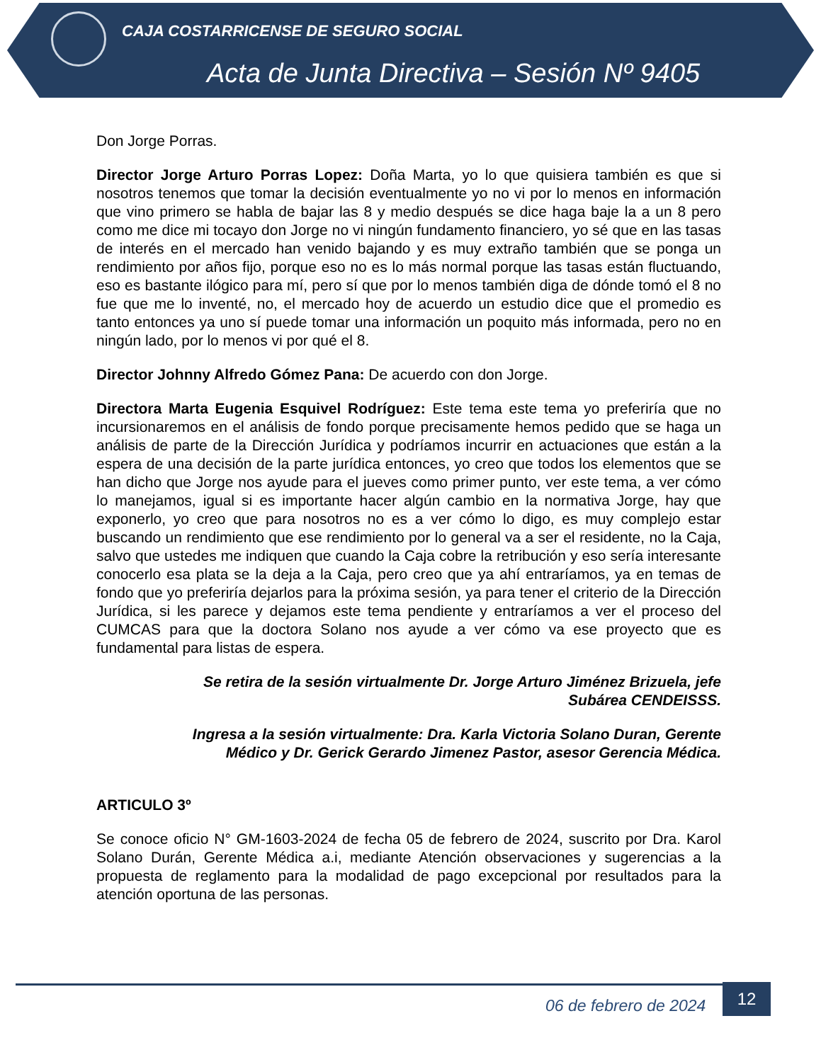CAJA COSTARRICENSE DE SEGURO SOCIAL
Acta de Junta Directiva – Sesión Nº 9405
Don Jorge Porras.
Director Jorge Arturo Porras Lopez: Doña Marta, yo lo que quisiera también es que si nosotros tenemos que tomar la decisión eventualmente yo no vi por lo menos en información que vino primero se habla de bajar las 8 y medio después se dice haga baje la a un 8 pero como me dice mi tocayo don Jorge no vi ningún fundamento financiero, yo sé que en las tasas de interés en el mercado han venido bajando y es muy extraño también que se ponga un rendimiento por años fijo, porque eso no es lo más normal porque las tasas están fluctuando, eso es bastante ilógico para mí, pero sí que por lo menos también diga de dónde tomó el 8 no fue que me lo inventé, no, el mercado hoy de acuerdo un estudio dice que el promedio es tanto entonces ya uno sí puede tomar una información un poquito más informada, pero no en ningún lado, por lo menos vi por qué el 8.
Director Johnny Alfredo Gómez Pana: De acuerdo con don Jorge.
Directora Marta Eugenia Esquivel Rodríguez: Este tema este tema yo preferiría que no incursionaremos en el análisis de fondo porque precisamente hemos pedido que se haga un análisis de parte de la Dirección Jurídica y podríamos incurrir en actuaciones que están a la espera de una decisión de la parte jurídica entonces, yo creo que todos los elementos que se han dicho que Jorge nos ayude para el jueves como primer punto, ver este tema, a ver cómo lo manejamos, igual si es importante hacer algún cambio en la normativa Jorge, hay que exponerlo, yo creo que para nosotros no es a ver cómo lo digo, es muy complejo estar buscando un rendimiento que ese rendimiento por lo general va a ser el residente, no la Caja, salvo que ustedes me indiquen que cuando la Caja cobre la retribución y eso sería interesante conocerlo esa plata se la deja a la Caja, pero creo que ya ahí entraríamos, ya en temas de fondo que yo preferiría dejarlos para la próxima sesión, ya para tener el criterio de la Dirección Jurídica, si les parece y dejamos este tema pendiente y entraríamos a ver el proceso del CUMCAS para que la doctora Solano nos ayude a ver cómo va ese proyecto que es fundamental para listas de espera.
Se retira de la sesión virtualmente Dr. Jorge Arturo Jiménez Brizuela, jefe
Subárea CENDEISSS.
Ingresa a la sesión virtualmente: Dra. Karla Victoria Solano Duran, Gerente
Médico y Dr. Gerick Gerardo Jimenez Pastor, asesor Gerencia Médica.
ARTICULO 3º
Se conoce oficio N° GM-1603-2024 de fecha 05 de febrero de 2024, suscrito por Dra. Karol Solano Durán, Gerente Médica a.i, mediante Atención observaciones y sugerencias a la propuesta de reglamento para la modalidad de pago excepcional por resultados para la atención oportuna de las personas.
06 de febrero de 2024
12